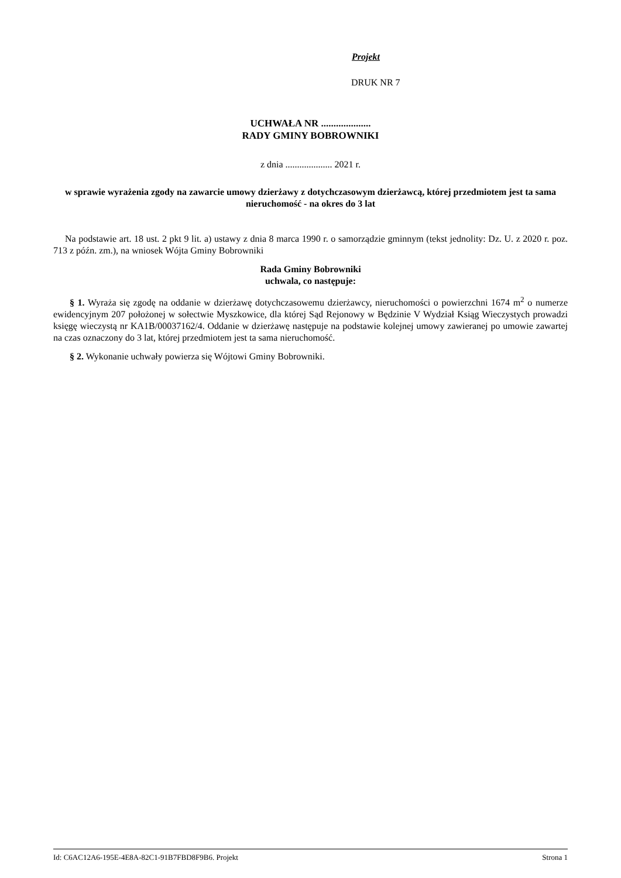Projekt
DRUK NR 7
UCHWAŁA NR ....................
RADY GMINY BOBROWNIKI
z dnia .................... 2021 r.
w sprawie wyrażenia zgody na zawarcie umowy dzierżawy z dotychczasowym dzierżawcą, której przedmiotem jest ta sama nieruchomość - na okres do 3 lat
Na podstawie art. 18 ust. 2 pkt 9 lit. a) ustawy z dnia 8 marca 1990 r. o samorządzie gminnym (tekst jednolity: Dz. U. z 2020 r. poz. 713 z późn. zm.), na wniosek Wójta Gminy Bobrowniki
Rada Gminy Bobrowniki
uchwala, co następuje:
§ 1. Wyraża się zgodę na oddanie w dzierżawę dotychczasowemu dzierżawcy, nieruchomości o powierzchni 1674 m<sup>2</sup> o numerze ewidencyjnym 207 położonej w sołectwie Myszkowice, dla której Sąd Rejonowy w Będzinie V Wydział Ksiąg Wieczystych prowadzi księgę wieczystą nr KA1B/00037162/4. Oddanie w dzierżawę następuje na podstawie kolejnej umowy zawieranej po umowie zawartej na czas oznaczony do 3 lat, której przedmiotem jest ta sama nieruchomość.
§ 2. Wykonanie uchwały powierza się Wójtowi Gminy Bobrowniki.
Id: C6AC12A6-195E-4E8A-82C1-91B7FBD8F9B6. Projekt Strona 1